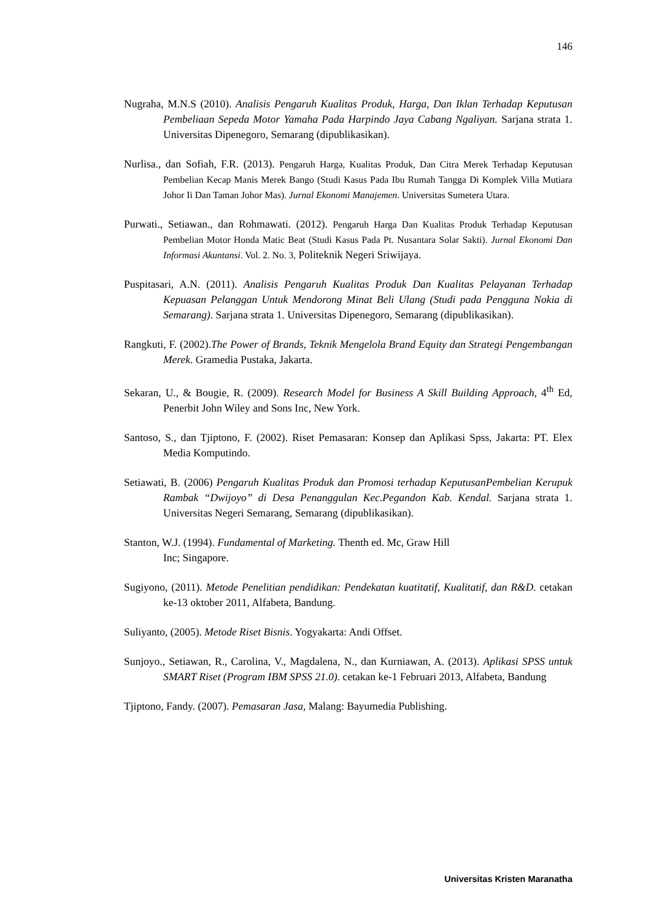146
Nugraha, M.N.S (2010). Analisis Pengaruh Kualitas Produk, Harga, Dan Iklan Terhadap Keputusan Pembeliaan Sepeda Motor Yamaha Pada Harpindo Jaya Cabang Ngaliyan. Sarjana strata 1. Universitas Dipenegoro, Semarang (dipublikasikan).
Nurlisa., dan Sofiah, F.R. (2013). Pengaruh Harga, Kualitas Produk, Dan Citra Merek Terhadap Keputusan Pembelian Kecap Manis Merek Bango (Studi Kasus Pada Ibu Rumah Tangga Di Komplek Villa Mutiara Johor Ii Dan Taman Johor Mas). Jurnal Ekonomi Manajemen. Universitas Sumetera Utara.
Purwati., Setiawan., dan Rohmawati. (2012). Pengaruh Harga Dan Kualitas Produk Terhadap Keputusan Pembelian Motor Honda Matic Beat (Studi Kasus Pada Pt. Nusantara Solar Sakti). Jurnal Ekonomi Dan Informasi Akuntansi. Vol. 2. No. 3, Politeknik Negeri Sriwijaya.
Puspitasari, A.N. (2011). Analisis Pengaruh Kualitas Produk Dan Kualitas Pelayanan Terhadap Kepuasan Pelanggan Untuk Mendorong Minat Beli Ulang (Studi pada Pengguna Nokia di Semarang). Sarjana strata 1. Universitas Dipenegoro, Semarang (dipublikasikan).
Rangkuti, F. (2002).The Power of Brands, Teknik Mengelola Brand Equity dan Strategi Pengembangan Merek. Gramedia Pustaka, Jakarta.
Sekaran, U., & Bougie, R. (2009). Research Model for Business A Skill Building Approach, 4<sup>th</sup> Ed, Penerbit John Wiley and Sons Inc, New York.
Santoso, S., dan Tjiptono, F. (2002). Riset Pemasaran: Konsep dan Aplikasi Spss, Jakarta: PT. Elex Media Komputindo.
Setiawati, B. (2006) Pengaruh Kualitas Produk dan Promosi terhadap KeputusanPembelian Kerupuk Rambak “Dwijoyo” di Desa Penanggulan Kec.Pegandon Kab. Kendal. Sarjana strata 1. Universitas Negeri Semarang, Semarang (dipublikasikan).
Stanton, W.J. (1994). Fundamental of Marketing. Thenth ed. Mc, Graw Hill
Inc; Singapore.
Sugiyono, (2011). Metode Penelitian pendidikan: Pendekatan kuatitatif, Kualitatif, dan R&D. cetakan ke-13 oktober 2011, Alfabeta, Bandung.
Suliyanto, (2005). Metode Riset Bisnis. Yogyakarta: Andi Offset.
Sunjoyo., Setiawan, R., Carolina, V., Magdalena, N., dan Kurniawan, A. (2013). Aplikasi SPSS untuk SMART Riset (Program IBM SPSS 21.0). cetakan ke-1 Februari 2013, Alfabeta, Bandung
Tjiptono, Fandy. (2007). Pemasaran Jasa, Malang: Bayumedia Publishing.
Universitas Kristen Maranatha